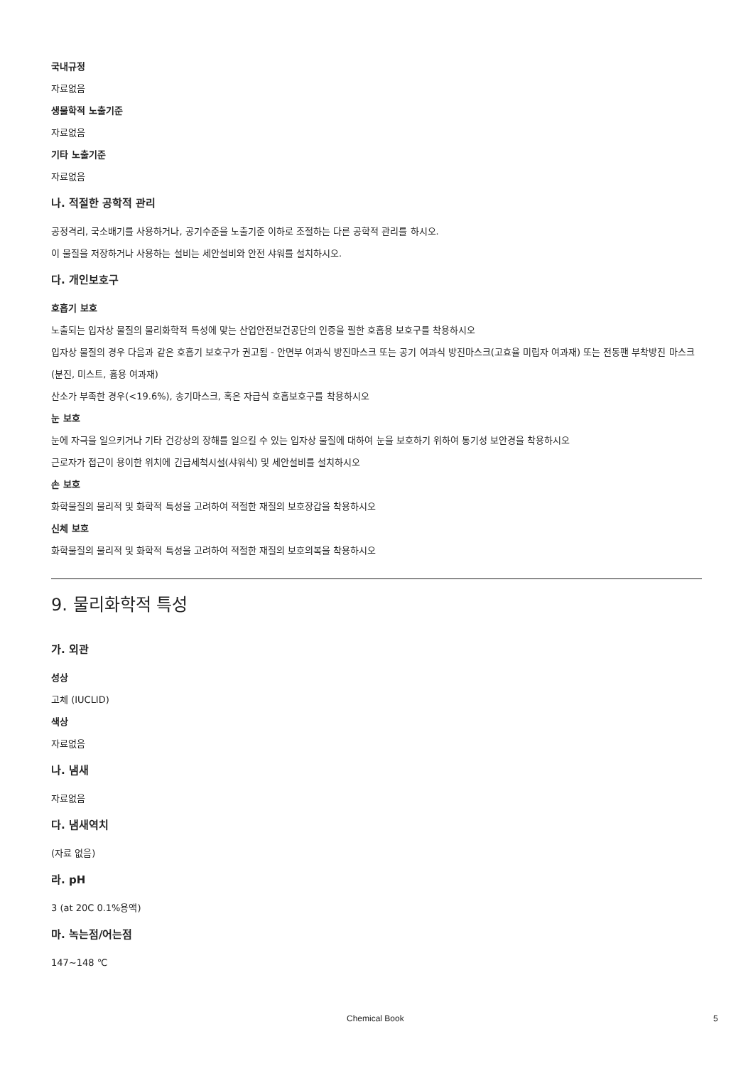국내규정
자료없음
생물학적 노출기준
자료없음
기타 노출기준
자료없음
나. 적절한 공학적 관리
공정격리, 국소배기를 사용하거나, 공기수준을 노출기준 이하로 조절하는 다른 공학적 관리를 하시오.
이 물질을 저장하거나 사용하는 설비는 세안설비와 안전 샤워를 설치하시오.
다. 개인보호구
호흡기 보호
노출되는 입자상 물질의 물리화학적 특성에 맞는 산업안전보건공단의 인증을 필한 호흡용 보호구를 착용하시오
입자상 물질의 경우 다음과 같은 호흡기 보호구가 권고됨 - 안면부 여과식 방진마스크 또는 공기 여과식 방진마스크(고효율 미립자 여과재) 또는 전동팬 부착방진 마스크(분진, 미스트, 흄용 여과재)
산소가 부족한 경우(<19.6%), 송기마스크, 혹은 자급식 호흡보호구를 착용하시오
눈 보호
눈에 자극을 일으키거나 기타 건강상의 장해를 일으킬 수 있는 입자상 물질에 대하여 눈을 보호하기 위하여 통기성 보안경을 착용하시오
근로자가 접근이 용이한 위치에 긴급세척시설(샤워식) 및 세안설비를 설치하시오
손 보호
화학물질의 물리적 및 화학적 특성을 고려하여 적절한 재질의 보호장갑을 착용하시오
신체 보호
화학물질의 물리적 및 화학적 특성을 고려하여 적절한 재질의 보호의복을 착용하시오
9. 물리화학적 특성
가. 외관
성상
고체 (IUCLID)
색상
자료없음
나. 냄새
자료없음
다. 냄새역치
(자료 없음)
라. pH
3 (at 20C 0.1%용액)
마. 녹는점/어는점
147~148 ℃
Chemical Book 5